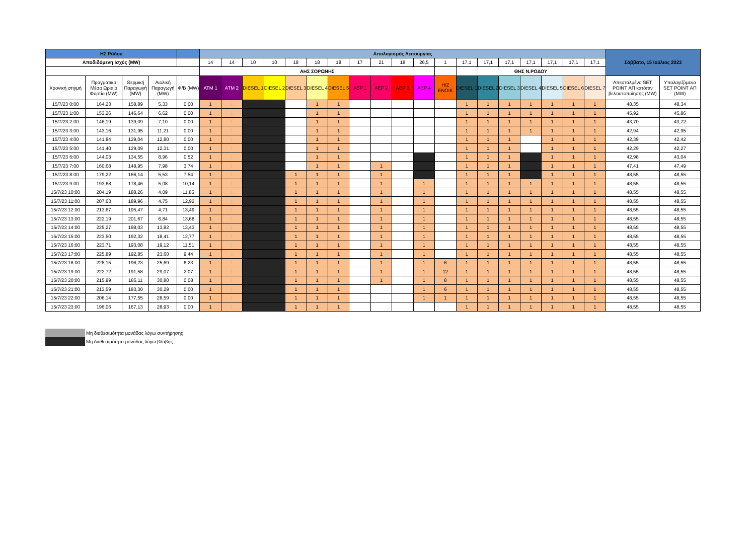| ΗΣ Ρόδου | | | | | Απολογισμός Λειτουργίας | | | | | | | | | | | | | | | | | | | Σάββατο, 15 Ιούλιος 2023 | |
| --- | --- | --- | --- | --- | --- | --- | --- | --- | --- | --- | --- | --- | --- | --- | --- | --- | --- | --- | --- | --- | --- | --- | --- | --- | --- |
| Αποδιδόμενη Ισχύς (MW) | | | | | 14 | 14 | 10 | 10 | 18 | 18 | 18 | 17 | 21 | 18 | 26,5 | 1 | 17,1 | 17,1 | 17,1 | 17,1 | 17,1 | 17,1 | 17,1 | | |
| | | | | | ΑΗΣ ΣΟΡΩΝΗΣ | | | | | | | | | | | | ΘΗΣ Ν.ΡΟΔΟΥ | | | | | | | | |
| Χρονική στιγμή | Πραγματικό Μέσο Ωριαίο Φορτίο (MW) | Θερμική Παραγωγή (MW) | Αιολική Παραγωγή (MW) | Φ/Β (MW) | ATM 1 | ATM 2 | DIESEL 1 | DIESEL 2 | DIESEL 3 | DIESEL 4 | DIESEL 5 | ΑΕΡ 1 | ΑΕΡ 2 | ΑΕΡ 3 | ΑΕΡ 4 | Η/Ζ ΕΝΟΙΚ | DIESEL 1 | DIESEL 2 | DIESEL 3 | DIESEL 4 | DIESEL 5 | DIESEL 6 | DIESEL 7 | Απεσταλμένο SET POINT ΑΠ κατόπιν βελτιστοποίησης (MW) | Υπολογιζόμενο SET POINT ΑΠ (MW) |
| 15/7/23 0:00 | 164,23 | 158,89 | 5,33 | 0,00 | 1 | 1 | | | | 1 | 1 | | | | | | 1 | 1 | 1 | 1 | 1 | 1 | 1 | 48,35 | 48,34 |
| 15/7/23 1:00 | 153,26 | 146,64 | 6,62 | 0,00 | 1 | 1 | | | | 1 | 1 | | | | | | 1 | 1 | 1 | 1 | 1 | 1 | 1 | 45,92 | 45,86 |
| 15/7/23 2:00 | 146,19 | 139,09 | 7,10 | 0,00 | 1 | 1 | | | | 1 | 1 | | | | | | 1 | 1 | 1 | 1 | 1 | 1 | 1 | 43,70 | 43,72 |
| 15/7/23 3:00 | 143,16 | 131,95 | 11,21 | 0,00 | 1 | 1 | | | | 1 | 1 | | | | | | 1 | 1 | 1 | 1 | 1 | 1 | 1 | 42,94 | 42,95 |
| 15/7/23 4:00 | 141,84 | 129,04 | 12,80 | 0,00 | 1 | 1 | | | | 1 | 1 | | | | | | 1 | 1 | 1 | | 1 | 1 | 1 | 42,39 | 42,42 |
| 15/7/23 5:00 | 141,40 | 129,09 | 12,31 | 0,00 | 1 | 1 | | | | 1 | 1 | | | | | | 1 | 1 | 1 | | 1 | 1 | 1 | 42,29 | 42,27 |
| 15/7/23 6:00 | 144,03 | 134,55 | 8,96 | 0,52 | 1 | 1 | | | | 1 | 1 | | | | | | 1 | 1 | 1 | | 1 | 1 | 1 | 42,98 | 43,04 |
| 15/7/23 7:00 | 160,68 | 148,95 | 7,98 | 3,74 | 1 | 1 | | | | 1 | 1 | | 1 | | | | 1 | 1 | 1 | | 1 | 1 | 1 | 47,41 | 47,49 |
| 15/7/23 8:00 | 179,22 | 166,14 | 5,53 | 7,54 | 1 | 1 | | | 1 | 1 | 1 | | 1 | | | | 1 | 1 | 1 | | 1 | 1 | 1 | 48,55 | 48,55 |
| 15/7/23 9:00 | 193,68 | 178,46 | 5,08 | 10,14 | 1 | 1 | | | 1 | 1 | 1 | | 1 | | 1 | | 1 | 1 | 1 | 1 | 1 | 1 | 1 | 48,55 | 48,55 |
| 15/7/23 10:00 | 204,19 | 188,26 | 4,09 | 11,85 | 1 | 1 | | | 1 | 1 | 1 | | 1 | | 1 | | 1 | 1 | 1 | 1 | 1 | 1 | 1 | 48,55 | 48,55 |
| 15/7/23 11:00 | 207,63 | 189,96 | 4,75 | 12,92 | 1 | 1 | | | 1 | 1 | 1 | | 1 | | 1 | | 1 | 1 | 1 | 1 | 1 | 1 | 1 | 48,55 | 48,55 |
| 15/7/23 12:00 | 213,67 | 195,47 | 4,71 | 13,49 | 1 | 1 | | | 1 | 1 | 1 | | 1 | | 1 | | 1 | 1 | 1 | 1 | 1 | 1 | 1 | 48,55 | 48,55 |
| 15/7/23 13:00 | 222,19 | 201,67 | 6,84 | 13,68 | 1 | 1 | | | 1 | 1 | 1 | | 1 | | 1 | | 1 | 1 | 1 | 1 | 1 | 1 | 1 | 48,55 | 48,55 |
| 15/7/23 14:00 | 225,27 | 198,03 | 13,82 | 13,43 | 1 | 1 | | | 1 | 1 | 1 | | 1 | | 1 | | 1 | 1 | 1 | 1 | 1 | 1 | 1 | 48,55 | 48,55 |
| 15/7/23 15:00 | 223,50 | 192,32 | 18,41 | 12,77 | 1 | 1 | | | 1 | 1 | 1 | | 1 | | 1 | | 1 | 1 | 1 | 1 | 1 | 1 | 1 | 48,55 | 48,55 |
| 15/7/23 16:00 | 223,71 | 193,08 | 19,12 | 11,51 | 1 | 1 | | | 1 | 1 | 1 | | 1 | | 1 | | 1 | 1 | 1 | 1 | 1 | 1 | 1 | 48,55 | 48,55 |
| 15/7/23 17:00 | 225,89 | 192,85 | 23,60 | 9,44 | 1 | 1 | | | 1 | 1 | 1 | | 1 | | 1 | | 1 | 1 | 1 | 1 | 1 | 1 | 1 | 48,55 | 48,55 |
| 15/7/23 18:00 | 228,15 | 196,23 | 25,69 | 6,23 | 1 | 1 | | | 1 | 1 | 1 | | 1 | | 1 | 6 | 1 | 1 | 1 | 1 | 1 | 1 | 1 | 48,55 | 48,55 |
| 15/7/23 19:00 | 222,72 | 191,58 | 29,07 | 2,07 | 1 | 1 | | | 1 | 1 | 1 | | 1 | | 1 | 12 | 1 | 1 | 1 | 1 | 1 | 1 | 1 | 48,55 | 48,55 |
| 15/7/23 20:00 | 215,99 | 185,11 | 30,80 | 0,08 | 1 | 1 | | | 1 | 1 | 1 | | 1 | | 1 | 8 | 1 | 1 | 1 | 1 | 1 | 1 | 1 | 48,55 | 48,55 |
| 15/7/23 21:00 | 213,59 | 183,30 | 30,29 | 0,00 | 1 | 1 | | | 1 | 1 | 1 | | | | 1 | 6 | 1 | 1 | 1 | 1 | 1 | 1 | 1 | 48,55 | 48,55 |
| 15/7/23 22:00 | 206,14 | 177,55 | 28,59 | 0,00 | 1 | 1 | | | 1 | 1 | 1 | | | | 1 | 1 | 1 | 1 | 1 | 1 | 1 | 1 | 1 | 48,55 | 48,55 |
| 15/7/23 23:00 | 196,06 | 167,13 | 28,93 | 0,00 | 1 | 1 | | | 1 | 1 | 1 | | | | | | 1 | 1 | 1 | 1 | 1 | 1 | 1 | 48,55 | 48,55 |
Μη διαθεσιμότητα μονάδας λόγω συντήρησης
Μη διαθεσιμότητα μονάδας λόγω βλάβης